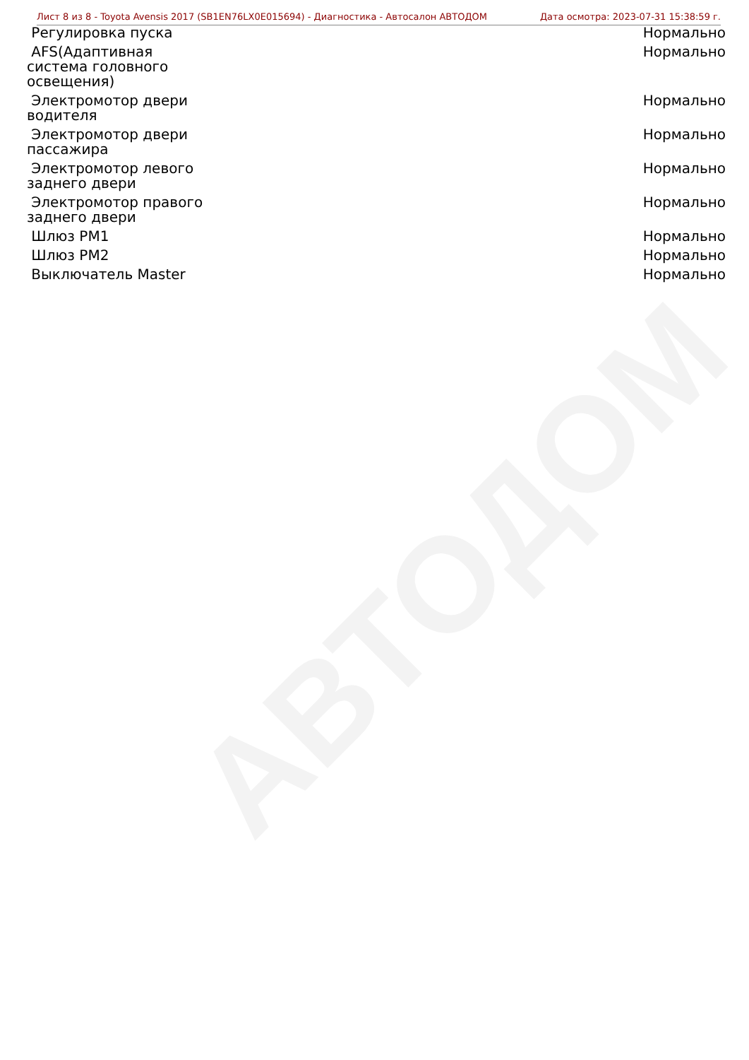АВТОДОМ
Лист 8 из 8 - Toyota Avensis 2017 (SB1EN76LX0E015694) - Диагностика - Автосалон АВТОДОМ Дата осмотра: 2023-07-31 15:38:59 г.
| Регулировка пуска | Нормально |
| AFS(Адаптивная система головного освещения) | Нормально |
| Электромотор двери водителя | Нормально |
| Электромотор двери пассажира | Нормально |
| Электромотор левого заднего двери | Нормально |
| Электромотор правого заднего двери | Нормально |
| Шлюз PM1 | Нормально |
| Шлюз PM2 | Нормально |
| Выключатель Master | Нормально |